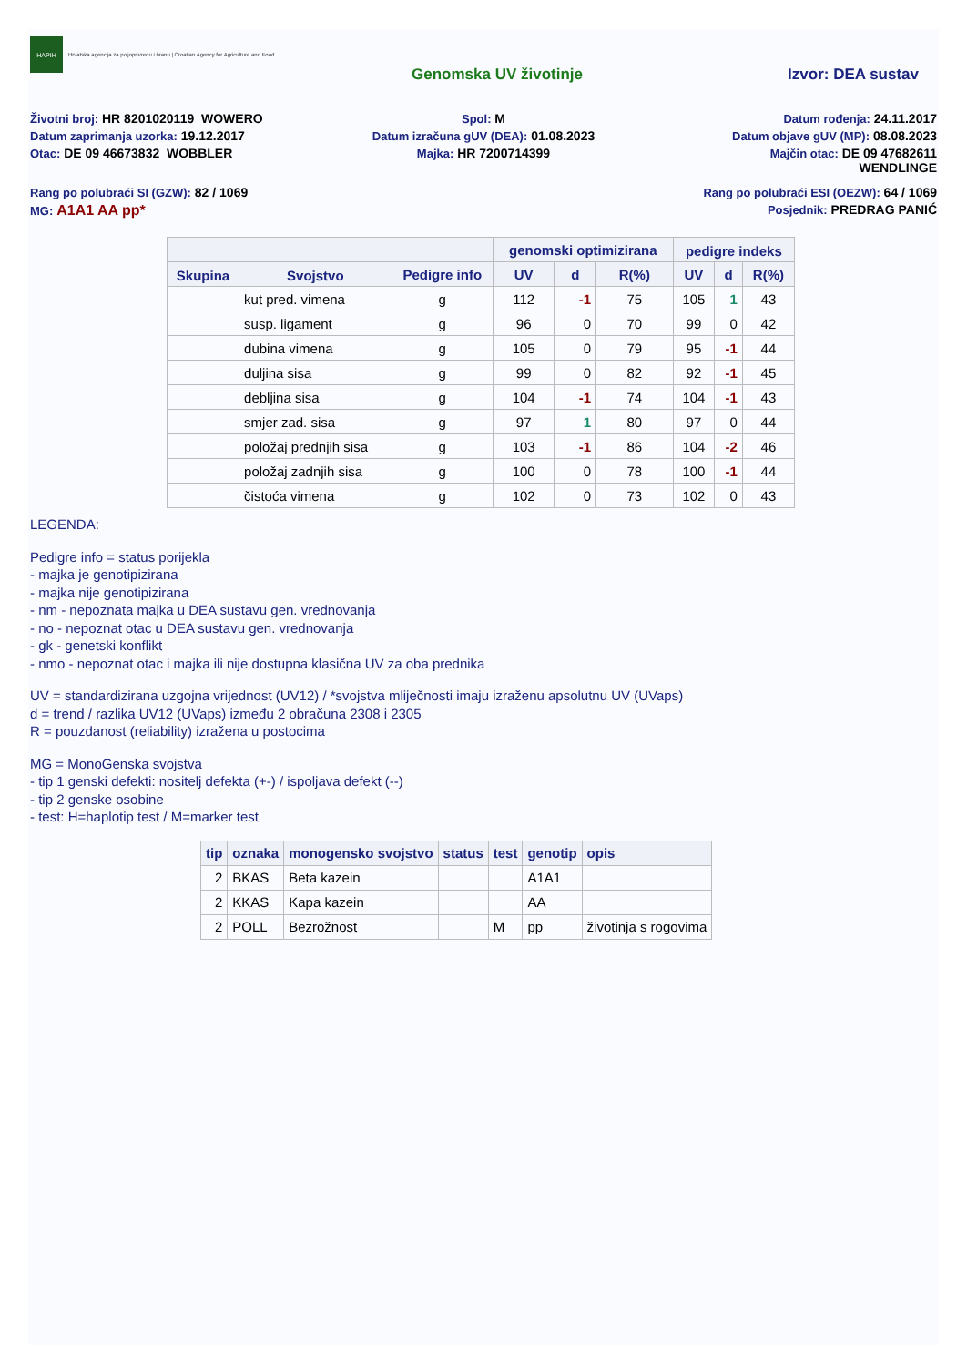HAPIH
Hrvatska agencija za poljoprivredu i hranu | Croatian Agency for Agriculture and Food
Genomska UV životinje Izvor: DEA sustav
Životni broj: HR 8201020119 WOWERO
Spol: M
Datum rođenja: 24.11.2017
Datum zaprimanja uzorka: 19.12.2017
Datum izračuna gUV (DEA): 01.08.2023
Datum objave gUV (MP): 08.08.2023
Otac: DE 09 46673832 WOBBLER
Majka: HR 7200714399
Majčin otac: DE 09 47682611
WENDLINGE
Rang po polubraći SI (GZW): 82 / 1069
Rang po polubraći ESI (OEZW): 64 / 1069
MG: A1A1 AA pp*
Posjednik: PREDRAG PANIĆ
| | | | genomski optimizirana | | | pedigre indeks | | |
| --- | --- | --- | --- | --- | --- | --- | --- | --- |
| Skupina | Svojstvo | Pedigre info | UV | d | R(%) | UV | d | R(%) |
| | kut pred. vimena | g | 112 | -1 | 75 | 105 | 1 | 43 |
| | susp. ligament | g | 96 | 0 | 70 | 99 | 0 | 42 |
| | dubina vimena | g | 105 | 0 | 79 | 95 | -1 | 44 |
| | duljina sisa | g | 99 | 0 | 82 | 92 | -1 | 45 |
| | debljina sisa | g | 104 | -1 | 74 | 104 | -1 | 43 |
| | smjer zad. sisa | g | 97 | 1 | 80 | 97 | 0 | 44 |
| | položaj prednjih sisa | g | 103 | -1 | 86 | 104 | -2 | 46 |
| | položaj zadnjih sisa | g | 100 | 0 | 78 | 100 | -1 | 44 |
| | čistoća vimena | g | 102 | 0 | 73 | 102 | 0 | 43 |
LEGENDA:
Pedigre info = status porijekla
- majka je genotipizirana
- majka nije genotipizirana
- nm - nepoznata majka u DEA sustavu gen. vrednovanja
- no - nepoznat otac u DEA sustavu gen. vrednovanja
- gk - genetski konflikt
- nmo - nepoznat otac i majka ili nije dostupna klasična UV za oba prednika
UV = standardizirana uzgojna vrijednost (UV12) / *svojstva mliječnosti imaju izraženu apsolutnu UV (UVaps)
d = trend / razlika UV12 (UVaps) između 2 obračuna 2308 i 2305
R = pouzdanost (reliability) izražena u postocima
MG = MonoGenska svojstva
- tip 1 genski defekti: nositelj defekta (+-) / ispoljava defekt (--)
- tip 2 genske osobine
- test: H=haplotip test / M=marker test
| tip | oznaka | monogensko svojstvo | status | test | genotip | opis |
| --- | --- | --- | --- | --- | --- | --- |
| 2 | BKAS | Beta kazein | | | A1A1 | |
| 2 | KKAS | Kapa kazein | | | AA | |
| 2 | POLL | Bezrožnost | | M | pp | životinja s rogovima |